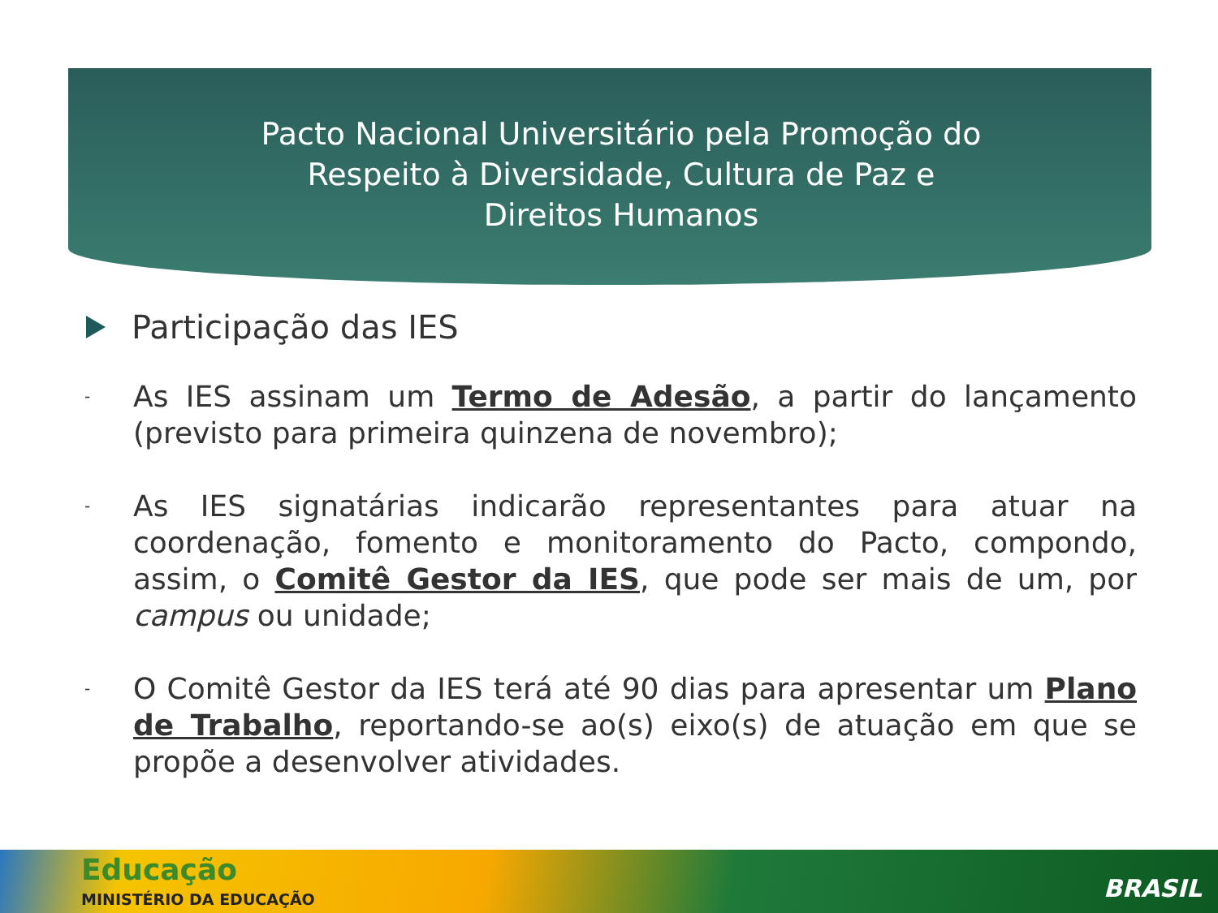Pacto Nacional Universitário pela Promoção do Respeito à Diversidade, Cultura de Paz e Direitos Humanos
Participação das IES
-
As IES assinam um Termo de Adesão, a partir do lançamento (previsto para primeira quinzena de novembro);
-
As IES signatárias indicarão representantes para atuar na coordenação, fomento e monitoramento do Pacto, compondo, assim, o Comitê Gestor da IES, que pode ser mais de um, por campus ou unidade;
-
O Comitê Gestor da IES terá até 90 dias para apresentar um Plano de Trabalho, reportando-se ao(s) eixo(s) de atuação em que se propõe a desenvolver atividades.
Educação
MINISTÉRIO DA EDUCAÇÃO BRASIL